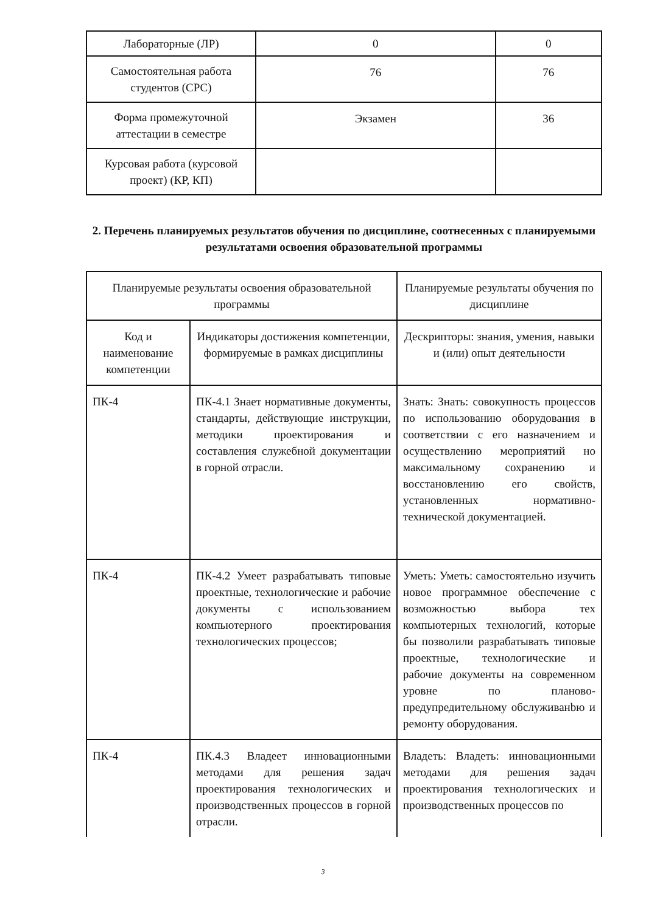| Лабораторные (ЛР) | 0 | 0 |
| Самостоятельная работа студентов (СРС) | 76 | 76 |
| Форма промежуточной аттестации в семестре | Экзамен | 36 |
| Курсовая работа (курсовой проект) (КР, КП) | | |
2. Перечень планируемых результатов обучения по дисциплине, соотнесенных с планируемыми результатами освоения образовательной программы
| Планируемые результаты освоения образовательной программы | | Планируемые результаты обучения по дисциплине |
| Код и наименование компетенции | Индикаторы достижения компетенции, формируемые в рамках дисциплины | Дескрипторы: знания, умения, навыки и (или) опыт деятельности |
| ПК-4 | ПК-4.1 Знает нормативные документы, стандарты, действующие инструкции, методики проектирования и составления служебной документации в горной отрасли. | Знать: Знать: совокупность процессов по использованию оборудования в соответствии с его назначением и осуществлению мероприятий но максимальному сохранению и восстановлению его свойств, установленных нормативно-технической документацией. |
| ПК-4 | ПК-4.2 Умеет разрабатывать типовые проектные, технологические и рабочие документы с использованием компьютерного проектирования технологических процессов; | Уметь: Уметь: самостоятельно изучить новое программное обеспечение с возможностью выбора тех компьютерных технологий, которые бы позволили разрабатывать типовые проектные, технологические и рабочие документы на современном уровне по планово-предупредительному обслуживанbю и ремонту оборудования. |
| ПК-4 | ПК.4.3 Владеет инновационными методами для решения задач проектирования технологических и производственных процессов в горной отрасли. | Владеть: Владеть: инновационными методами для решения задач проектирования технологических и производственных процессов по |
3